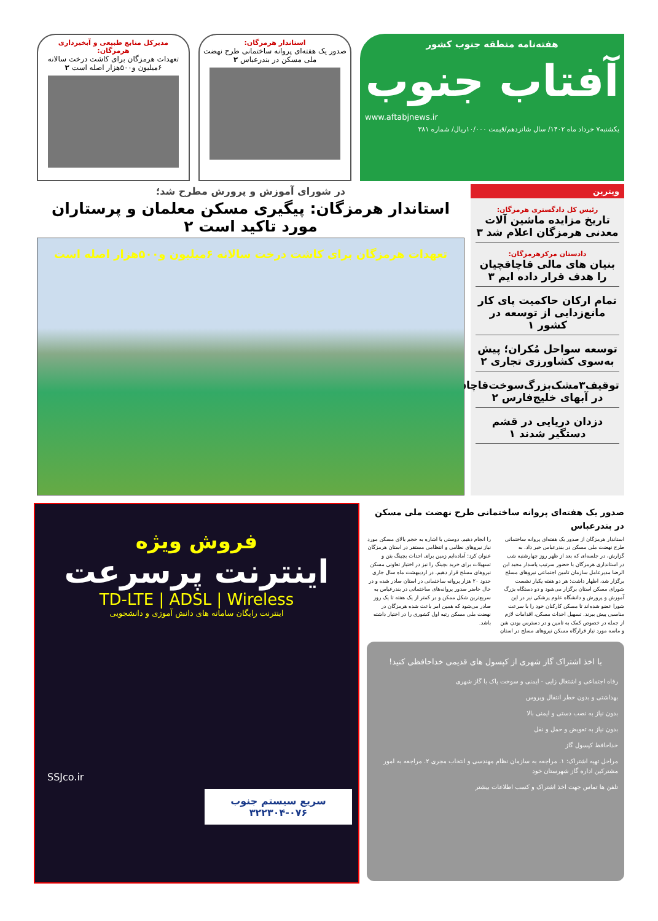هفته‌نامه منطقه جنوب کشور
آفتاب جنوب
www.aftabjnews.ir
یکشنبه۷ خرداد ماه ۱۴۰۲/ سال شانزدهم/قیمت ۱۰/۰۰۰ریال/ شماره ۳۸۱
استاندار هرمزگان:
صدور یک هفته‌ای پروانه ساختمانی طرح نهضت ملی مسکن در بندرعباس ۲
مدیرکل منابع طبیعی و آبخیزداری هرمزگان:
تعهدات هرمزگان برای کاشت درخت سالانه ۶میلیون و۵۰۰هزار اصله است ۲
ویترین
رئیس کل دادگستری هرمزگان:
تاریخ مزایده ماشین آلات معدنی هرمزگان اعلام شد ۳
دادستان مرکزهرمزگان:
بنیان های مالی قاچاقچیان را هدف قرار داده ایم ۳
تمام ارکان حاکمیت پای کار مانع‌زدایی از توسعه در کشور ۱
توسعه سواحل مُکران؛ پیش به‌سوی کشاورزی تجاری ۲
توقیف۳مشک‌بزرگ‌سوخت‌قاچاق در آبهای خلیج‌فارس ۲
دزدان دریایی در قشم دستگیر شدند ۱
در شورای آموزش و پرورش مطرح شد؛
استاندار هرمزگان: پیگیری مسکن معلمان و پرستاران مورد تاکید است ۲
تعهدات هرمزگان برای کاشت درخت سالانه ۶میلیون و۵۰۰هزار اصله است
صدور یک هفته‌ای پروانه ساختمانی طرح نهضت ملی مسکن در بندرعباس
استاندار هرمزگان از صدور یک هفته‌ای پروانه ساختمانی طرح نهضت ملی مسکن در بندرعباس خبر داد. به گزارش، در جلسه‌ای که بعد از ظهر روز چهارشنبه شب در استانداری هرمزگان با حضور سرتیپ پاسدار مجید ابن الرضا مدیرعامل سازمان تامین اجتماعی نیروهای مسلح برگزار شد، اظهار داشت: هر دو هفته یکبار نشست شورای مسکن استان برگزار می‌شود و دو دستگاه بزرگ آموزش و پرورش و دانشگاه علوم پزشکی نیز در این شورا عضو شده‌اند تا مسکن کارکنان خود را با سرعت مناسبی پیش ببرند. تسهیل احداث مسکن، اقدامات لازم از جمله در خصوص کمک به تامین و در دسترس بودن شن و ماسه مورد نیاز قرارگاه مسکن نیروهای مسلح در استان را انجام دهیم. دوستی با اشاره به حجم بالای مسکن مورد نیاز نیروهای نظامی و انتظامی مستقر در استان هرمزگان عنوان کرد: آماده‌ایم زمین برای احداث بچینگ بتن و تسهیلات برای خرید بچینگ را نیز در اختیار تعاونی مسکن نیروهای مسلح قرار دهیم. در اردیبهشت ماه سال جاری حدود ۲۰ هزار پروانه ساختمانی در استان صادر شده و در حال حاضر صدور پروانه‌های ساختمانی در بندرعباس به سریع‌ترین شکل ممکن و در کمتر از یک هفته تا یک روز صادر می‌شود که همین امر باعث شده هرمزگان در نهضت ملی مسکن رتبه اول کشوری را در اختیار داشته باشد.
با اخذ اشتراک گاز شهری از کپسول های قدیمی خداحافظی کنید!
رفاه اجتماعی و اشتغال زایی - ایمنی و سوخت پاک با گاز شهری
بهداشتی و بدون خطر انتقال ویروس
بدون نیاز به نصب دستی و ایمنی بالا
بدون نیاز به تعویض و حمل و نقل
خداحافظ کپسول گاز
مراحل تهیه اشتراک: ۱. مراجعه به سازمان نظام مهندسی و انتخاب مجری ۲. مراجعه به امور مشترکین اداره گاز شهرستان خود
تلفن ها تماس جهت اخذ اشتراک و کسب اطلاعات بیشتر
فروش ویژه
اینترنت پرسرعت
TD-LTE | ADSL | Wireless
اینترنت رایگان سامانه های دانش آموزی و دانشجویی
SSJco.ir
سریع سیستم جنوب ۰۷۶-۳۲۲۳۰۴